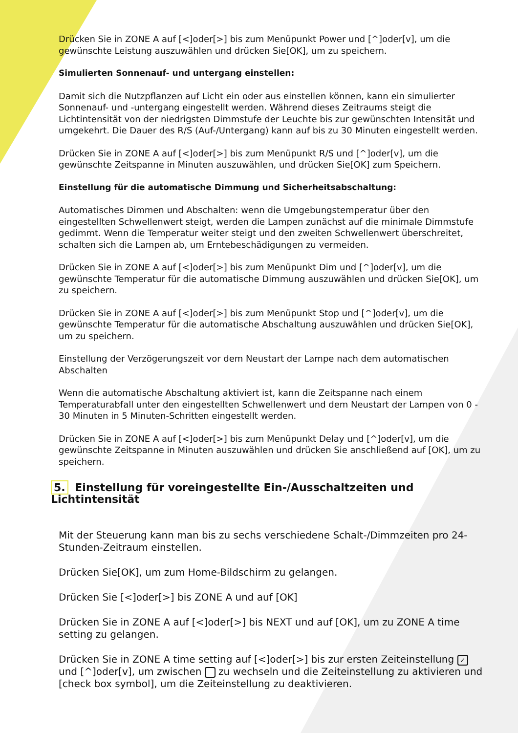Drücken Sie in ZONE A auf [<]oder[>] bis zum Menüpunkt Power und [^]oder[v], um die gewünschte Leistung auszuwählen und drücken Sie[OK], um zu speichern.
Simulierten Sonnenauf- und untergang einstellen:
Damit sich die Nutzpflanzen auf Licht ein oder aus einstellen können, kann ein simulierter Sonnenauf- und -untergang eingestellt werden. Während dieses Zeitraums steigt die Lichtintensität von der niedrigsten Dimmstufe der Leuchte bis zur gewünschten Intensität und umgekehrt. Die Dauer des R/S (Auf-/Untergang) kann auf bis zu 30 Minuten eingestellt werden.
Drücken Sie in ZONE A auf [<]oder[>] bis zum Menüpunkt R/S und [^]oder[v], um die gewünschte Zeitspanne in Minuten auszuwählen, und drücken Sie[OK] zum Speichern.
Einstellung für die automatische Dimmung und Sicherheitsabschaltung:
Automatisches Dimmen und Abschalten: wenn die Umgebungstemperatur über den eingestellten Schwellenwert steigt, werden die Lampen zunächst auf die minimale Dimmstufe gedimmt. Wenn die Temperatur weiter steigt und den zweiten Schwellenwert überschreitet, schalten sich die Lampen ab, um Erntebeschädigungen zu vermeiden.
Drücken Sie in ZONE A auf [<]oder[>] bis zum Menüpunkt Dim und [^]oder[v], um die gewünschte Temperatur für die automatische Dimmung auszuwählen und drücken Sie[OK], um zu speichern.
Drücken Sie in ZONE A auf [<]oder[>] bis zum Menüpunkt Stop und [^]oder[v], um die gewünschte Temperatur für die automatische Abschaltung auszuwählen und drücken Sie[OK], um zu speichern.
Einstellung der Verzögerungszeit vor dem Neustart der Lampe nach dem automatischen Abschalten
Wenn die automatische Abschaltung aktiviert ist, kann die Zeitspanne nach einem Temperaturabfall unter den eingestellten Schwellenwert und dem Neustart der Lampen von 0 - 30 Minuten in 5 Minuten-Schritten eingestellt werden.
Drücken Sie in ZONE A auf [<]oder[>] bis zum Menüpunkt Delay und [^]oder[v], um die gewünschte Zeitspanne in Minuten auszuwählen und drücken Sie anschließend auf [OK], um zu speichern.
5. Einstellung für voreingestellte Ein-/Ausschaltzeiten und Lichtintensität
Mit der Steuerung kann man bis zu sechs verschiedene Schalt-/Dimmzeiten pro 24-Stunden-Zeitraum einstellen.
Drücken Sie[OK], um zum Home-Bildschirm zu gelangen.
Drücken Sie [<]oder[>] bis ZONE A und auf [OK]
Drücken Sie in ZONE A auf [<]oder[>] bis NEXT und auf [OK], um zu ZONE A time setting zu gelangen.
Drücken Sie in ZONE A time setting auf [<]oder[>] bis zur ersten Zeiteinstellung ✓ und [^]oder[v], um zwischen zu wechseln und die Zeiteinstellung zu aktivieren und [check box symbol], um die Zeiteinstellung zu deaktivieren.